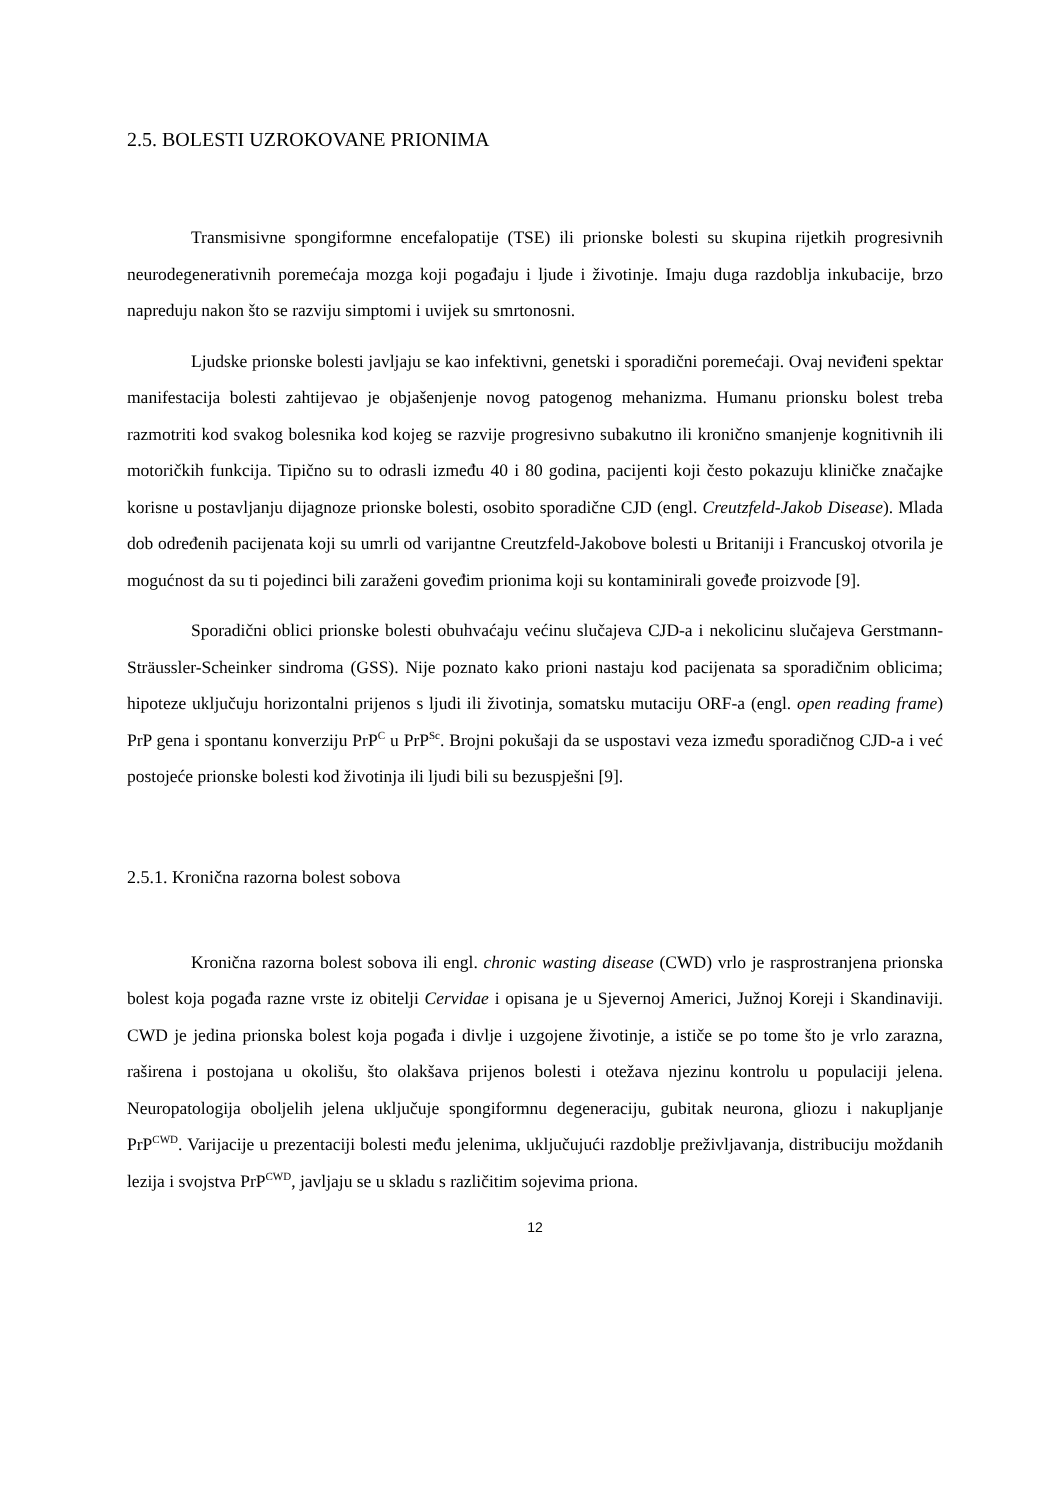2.5. BOLESTI UZROKOVANE PRIONIMA
Transmisivne spongiformne encefalopatije (TSE) ili prionske bolesti su skupina rijetkih progresivnih neurodegenerativnih poremećaja mozga koji pogađaju i ljude i životinje. Imaju duga razdoblja inkubacije, brzo napreduju nakon što se razviju simptomi i uvijek su smrtonosni.
Ljudske prionske bolesti javljaju se kao infektivni, genetski i sporadični poremećaji. Ovaj neviđeni spektar manifestacija bolesti zahtijevao je objašenjenje novog patogenog mehanizma. Humanu prionsku bolest treba razmotriti kod svakog bolesnika kod kojeg se razvije progresivno subakutno ili kronično smanjenje kognitivnih ili motoričkih funkcija. Tipično su to odrasli između 40 i 80 godina, pacijenti koji često pokazuju kliničke značajke korisne u postavljanju dijagnoze prionske bolesti, osobito sporadične CJD (engl. Creutzfeld-Jakob Disease). Mlada dob određenih pacijenata koji su umrli od varijantne Creutzfeld-Jakobove bolesti u Britaniji i Francuskoj otvorila je mogućnost da su ti pojedinci bili zaraženi goveđim prionima koji su kontaminirali goveđe proizvode [9].
Sporadični oblici prionske bolesti obuhvaćaju većinu slučajeva CJD-a i nekolicinu slučajeva Gerstmann-Sträussler-Scheinker sindroma (GSS). Nije poznato kako prioni nastaju kod pacijenata sa sporadičnim oblicima; hipoteze uključuju horizontalni prijenos s ljudi ili životinja, somatsku mutaciju ORF-a (engl. open reading frame) PrP gena i spontanu konverziju PrP<sup>C</sup> u PrP<sup>Sc</sup>. Brojni pokušaji da se uspostavi veza između sporadičnog CJD-a i već postojeće prionske bolesti kod životinja ili ljudi bili su bezuspješni [9].
2.5.1. Kronična razorna bolest sobova
Kronična razorna bolest sobova ili engl. chronic wasting disease (CWD) vrlo je rasprostranjena prionska bolest koja pogađa razne vrste iz obitelji Cervidae i opisana je u Sjevernoj Americi, Južnoj Koreji i Skandinaviji. CWD je jedina prionska bolest koja pogađa i divlje i uzgojene životinje, a ističe se po tome što je vrlo zarazna, raširena i postojana u okolišu, što olakšava prijenos bolesti i otežava njezinu kontrolu u populaciji jelena. Neuropatologija oboljelih jelena uključuje spongiformnu degeneraciju, gubitak neurona, gliozu i nakupljanje PrP<sup>CWD</sup>. Varijacije u prezentaciji bolesti među jelenima, uključujući razdoblje preživljavanja, distribuciju moždanih lezija i svojstva PrP<sup>CWD</sup>, javljaju se u skladu s različitim sojevima priona.
12